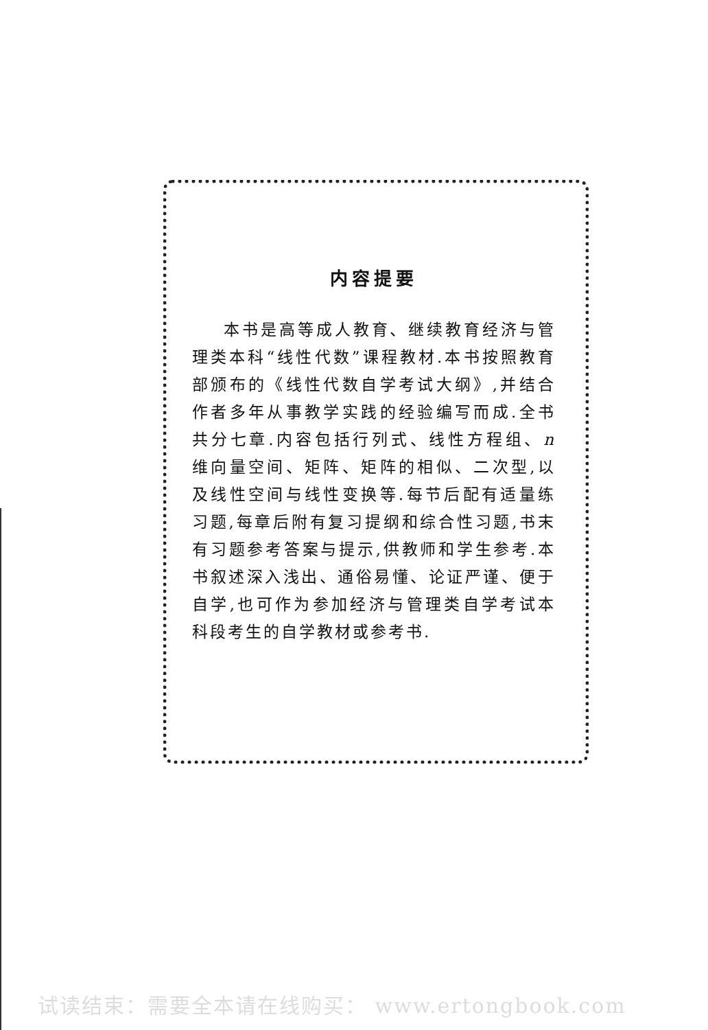内容提要
本书是高等成人教育、继续教育经济与管理类本科“线性代数”课程教材.本书按照教育部颁布的《线性代数自学考试大纲》,并结合作者多年从事教学实践的经验编写而成.全书共分七章.内容包括行列式、线性方程组、n 维向量空间、矩阵、矩阵的相似、二次型,以及线性空间与线性变换等.每节后配有适量练习题,每章后附有复习提纲和综合性习题,书末有习题参考答案与提示,供教师和学生参考.本书叙述深入浅出、通俗易懂、论证严谨、便于自学,也可作为参加经济与管理类自学考试本科段考生的自学教材或参考书.
试读结束：需要全本请在线购买： www.ertongbook.com